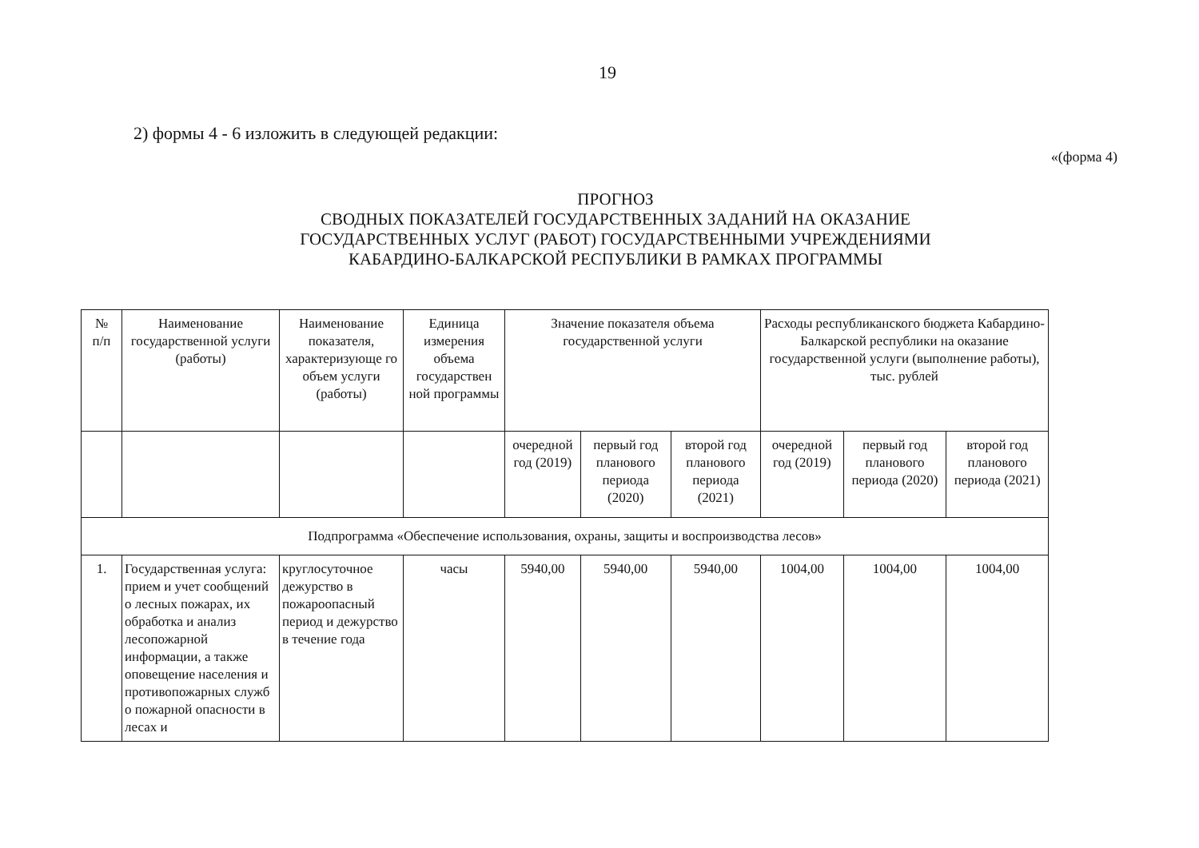19
2) формы 4 - 6 изложить в следующей редакции:
«(форма 4)
ПРОГНОЗ
СВОДНЫХ ПОКАЗАТЕЛЕЙ ГОСУДАРСТВЕННЫХ ЗАДАНИЙ НА ОКАЗАНИЕ
ГОСУДАРСТВЕННЫХ УСЛУГ (РАБОТ) ГОСУДАРСТВЕННЫМИ УЧРЕЖДЕНИЯМИ
КАБАРДИНО-БАЛКАРСКОЙ РЕСПУБЛИКИ В РАМКАХ ПРОГРАММЫ
| № п/п | Наименование государственной услуги (работы) | Наименование показателя, характеризующе го объем услуги (работы) | Единица измерения объема государствен ной программы | Значение показателя объема государственной услуги | | | Расходы республиканского бюджета Кабардино-Балкарской республики на оказание государственной услуги (выполнение работы), тыс. рублей | | |
| --- | --- | --- | --- | --- | --- | --- | --- | --- | --- |
| | | | | очередной год (2019) | первый год планового периода (2020) | второй год планового периода (2021) | очередной год (2019) | первый год планового периода (2020) | второй год планового периода (2021) |
| Подпрограмма «Обеспечение использования, охраны, защиты и воспроизводства лесов» | | | | | | | | | |
| 1. | Государственная услуга: прием и учет сообщений о лесных пожарах, их обработка и анализ лесопожарной информации, а также оповещение населения и противопожарных служб о пожарной опасности в лесах и | круглосуточное дежурство в пожароопасный период и дежурство в течение года | часы | 5940,00 | 5940,00 | 5940,00 | 1004,00 | 1004,00 | 1004,00 |